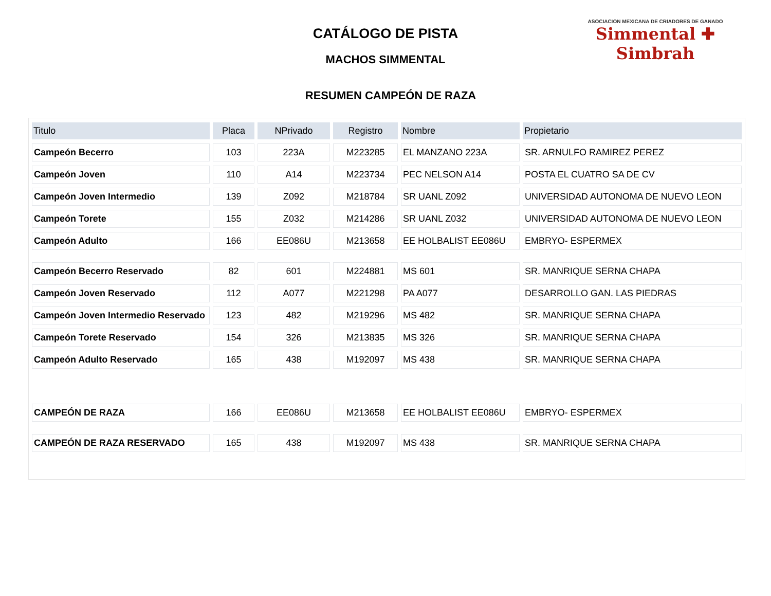CATÁLOGO DE PISTA
MACHOS SIMMENTAL
RESUMEN CAMPEÓN DE RAZA
ASOCIACION MEXICANA DE CRIADORES DE GANADO
Simmental ✚ Simbrah
| Titulo | Placa | NPrivado | Registro | Nombre | Propietario |
| --- | --- | --- | --- | --- | --- |
| Campeón Becerro | 103 | 223A | M223285 | EL MANZANO 223A | SR. ARNULFO RAMIREZ PEREZ |
| Campeón Joven | 110 | A14 | M223734 | PEC NELSON A14 | POSTA EL CUATRO SA DE CV |
| Campeón Joven Intermedio | 139 | Z092 | M218784 | SR UANL Z092 | UNIVERSIDAD AUTONOMA DE NUEVO LEON |
| Campeón Torete | 155 | Z032 | M214286 | SR UANL Z032 | UNIVERSIDAD AUTONOMA DE NUEVO LEON |
| Campeón Adulto | 166 | EE086U | M213658 | EE HOLBALIST EE086U | EMBRYO- ESPERMEX |
| Campeón Becerro Reservado | 82 | 601 | M224881 | MS 601 | SR. MANRIQUE SERNA CHAPA |
| Campeón Joven Reservado | 112 | A077 | M221298 | PA A077 | DESARROLLO GAN. LAS PIEDRAS |
| Campeón Joven Intermedio Reservado | 123 | 482 | M219296 | MS 482 | SR. MANRIQUE SERNA CHAPA |
| Campeón Torete Reservado | 154 | 326 | M213835 | MS 326 | SR. MANRIQUE SERNA CHAPA |
| Campeón Adulto Reservado | 165 | 438 | M192097 | MS 438 | SR. MANRIQUE SERNA CHAPA |
| CAMPEÓN DE RAZA | 166 | EE086U | M213658 | EE HOLBALIST EE086U | EMBRYO- ESPERMEX |
| CAMPEÓN DE RAZA RESERVADO | 165 | 438 | M192097 | MS 438 | SR. MANRIQUE SERNA CHAPA |